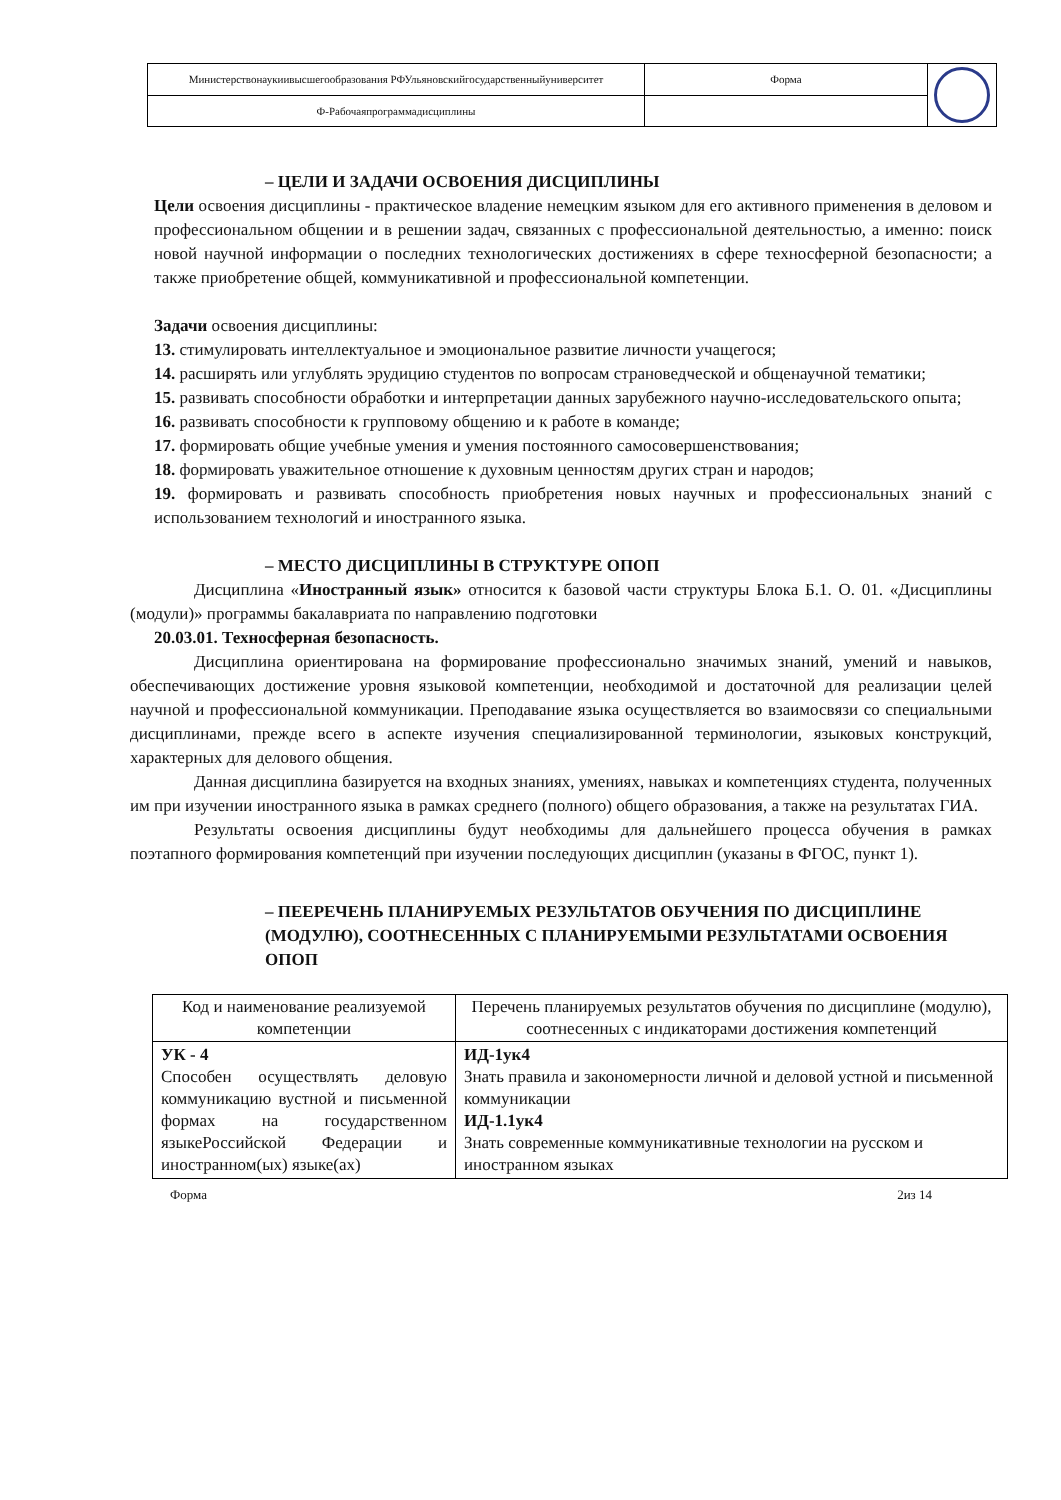| Министерствонаукиивысшегообразования РФУльяновскийгосударственныйуниверситет | Форма | |
| Ф-Рабочаяпрограммадисциплины | | |
– ЦЕЛИ И ЗАДАЧИ ОСВОЕНИЯ ДИСЦИПЛИНЫ
Цели освоения дисциплины - практическое владение немецким языком для его активного применения в деловом и профессиональном общении и в решении задач, связанных с профессиональной деятельностью, а именно: поиск новой научной информации о последних технологических достижениях в сфере техносферной безопасности; а также приобретение общей, коммуникативной и профессиональной компетенции.
Задачи освоения дисциплины:
13. стимулировать интеллектуальное и эмоциональное развитие личности учащегося;
14. расширять или углублять эрудицию студентов по вопросам страноведческой и общенаучной тематики;
15. развивать способности обработки и интерпретации данных зарубежного научно-исследовательского опыта;
16. развивать способности к групповому общению и к работе в команде;
17. формировать общие учебные умения и умения постоянного самосовершенствования;
18. формировать уважительное отношение к духовным ценностям других стран и народов;
19. формировать и развивать способность приобретения новых научных и профессиональных знаний с использованием технологий и иностранного языка.
– МЕСТО ДИСЦИПЛИНЫ В СТРУКТУРЕ ОПОП
Дисциплина «Иностранный язык» относится к базовой части структуры Блока Б.1. О. 01. «Дисциплины (модули)» программы бакалавриата по направлению подготовки
20.03.01. Техносферная безопасность.
Дисциплина ориентирована на формирование профессионально значимых знаний, умений и навыков, обеспечивающих достижение уровня языковой компетенции, необходимой и достаточной для реализации целей научной и профессиональной коммуникации. Преподавание языка осуществляется во взаимосвязи со специальными дисциплинами, прежде всего в аспекте изучения специализированной терминологии, языковых конструкций, характерных для делового общения.
Данная дисциплина базируется на входных знаниях, умениях, навыках и компетенциях студента, полученных им при изучении иностранного языка в рамках среднего (полного) общего образования, а также на результатах ГИА.
Результаты освоения дисциплины будут необходимы для дальнейшего процесса обучения в рамках поэтапного формирования компетенций при изучении последующих дисциплин (указаны в ФГОС, пункт 1).
– ПЕЕРЕЧЕНЬ ПЛАНИРУЕМЫХ РЕЗУЛЬТАТОВ ОБУЧЕНИЯ ПО ДИСЦИПЛИНЕ (МОДУЛЮ), СООТНЕСЕННЫХ С ПЛАНИРУЕМЫМИ РЕЗУЛЬТАТАМИ ОСВОЕНИЯ ОПОП
| Код и наименование реализуемой компетенции | Перечень планируемых результатов обучения по дисциплине (модулю), соотнесенных с индикаторами достижения компетенций |
| --- | --- |
| УК - 4 Способен осуществлять деловую коммуникацию вустной и письменной формах на государственном языкеРоссийской Федерации и иностранном(ых) языке(ах) | ИД-1ук4 Знать правила и закономерности личной и деловой устной и письменной коммуникации ИД-1.1ук4 Знать современные коммуникативные технологии на русском и иностранном языках |
Форма 2из 14